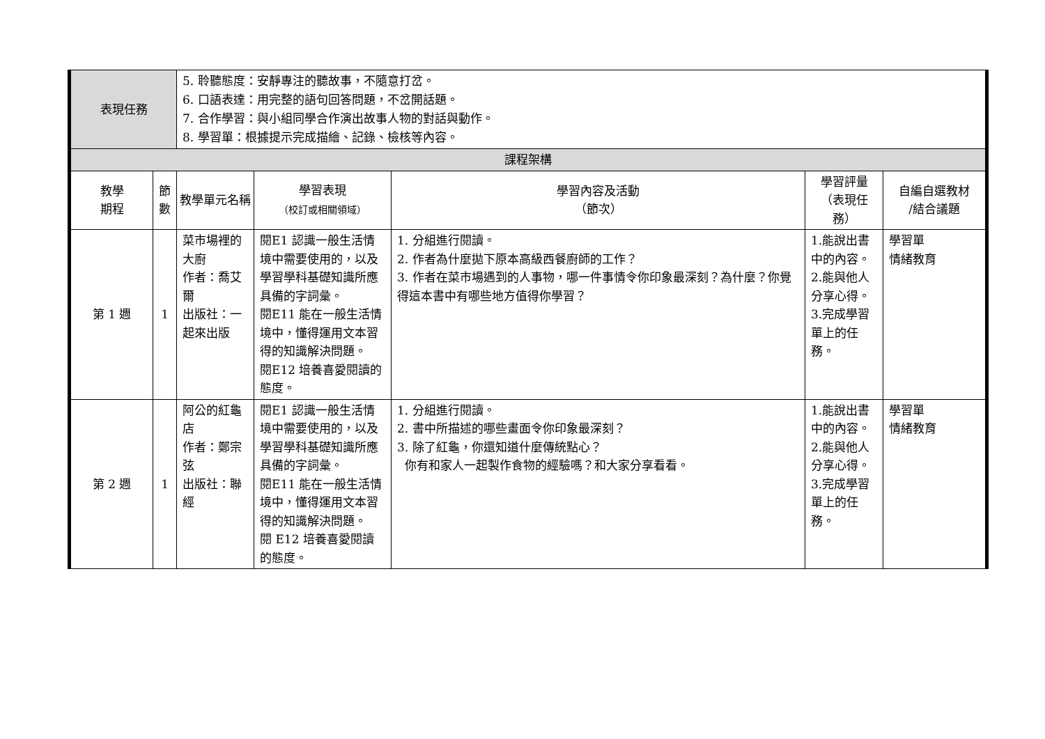| 表現任務 | | 5. 聆聽態度：安靜專注的聽故事，不隨意打岔。 6. 口語表達：用完整的語句回答問題，不岔開話題。 7. 合作學習：與小組同學合作演出故事人物的對話與動作。 8. 學習單：根據提示完成描繪、記錄、檢核等內容。 | | | | |
| 課程架構 | | | | | | |
| 教學 期程 | 節 數 | 教學單元名稱 | 學習表現 （校訂或相關領域） | 學習內容及活動 （節次） | 學習評量 （表現任 務） | 自編自選教材 /結合議題 |
| 第 1 週 | 1 | 菜市場裡的大廚 作者：喬艾爾 出版社：一起來出版 | 閱E1 認識一般生活情境中需要使用的，以及學習學科基礎知識所應具備的字詞彙。 閱E11 能在一般生活情境中，懂得運用文本習得的知識解決問題。 閱E12 培養喜愛閱讀的態度。 | 1. 分組進行閱讀。 2. 作者為什麼拋下原本高級西餐廚師的工作？ 3. 作者在菜市場遇到的人事物，哪一件事情令你印象最深刻？為什麼？你覺得這本書中有哪些地方值得你學習？ | 1.能說出書中的內容。 2.能與他人分享心得。 3.完成學習單上的任務。 | 學習單 情緒教育 |
| 第 2 週 | 1 | 阿公的紅龜店 作者：鄭宗弦 出版社：聯經 | 閱E1 認識一般生活情境中需要使用的，以及學習學科基礎知識所應具備的字詞彙。 閱E11 能在一般生活情境中，懂得運用文本習得的知識解決問題。 閱 E12 培養喜愛閱讀的態度。 | 1. 分組進行閱讀。 2. 書中所描述的哪些畫面令你印象最深刻？ 3. 除了紅龜，你還知道什麼傳統點心？ 你有和家人一起製作食物的經驗嗎？和大家分享看看。 | 1.能說出書中的內容。 2.能與他人分享心得。 3.完成學習單上的任務。 | 學習單 情緒教育 |